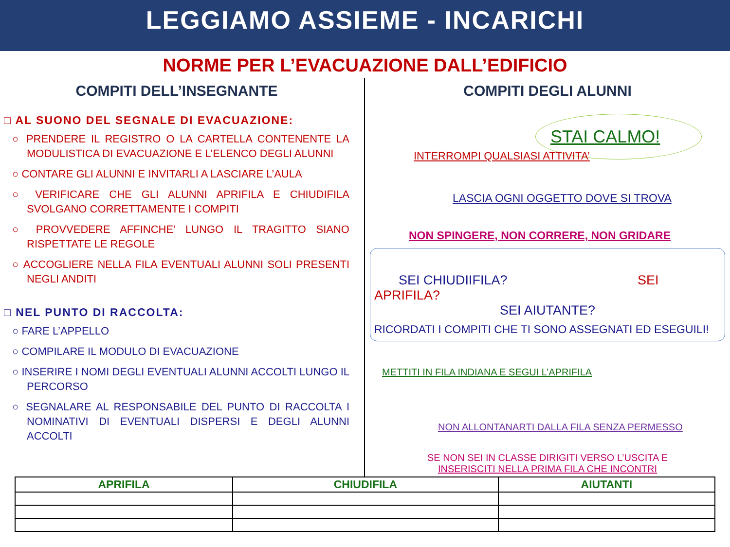LEGGIAMO ASSIEME - INCARICHI
NORME PER L’EVACUAZIONE DALL’EDIFICIO
COMPITI DELL’INSEGNANTE
□ AL SUONO DEL SEGNALE DI EVACUAZIONE:
○ PRENDERE IL REGISTRO O LA CARTELLA CONTENENTE LA MODULISTICA DI EVACUAZIONE E L’ELENCO DEGLI ALUNNI
○ CONTARE GLI ALUNNI E INVITARLI A LASCIARE L’AULA
○ VERIFICARE CHE GLI ALUNNI APRIFILA E CHIUDIFILA SVOLGANO CORRETTAMENTE I COMPITI
○ PROVVEDERE AFFINCHE’ LUNGO IL TRAGITTO SIANO RISPETTATE LE REGOLE
○ ACCOGLIERE NELLA FILA EVENTUALI ALUNNI SOLI PRESENTI NEGLI ANDITI
□ NEL PUNTO DI RACCOLTA:
○ FARE L’APPELLO
○ COMPILARE IL MODULO DI EVACUAZIONE
○ INSERIRE I NOMI DEGLI EVENTUALI ALUNNI ACCOLTI LUNGO IL PERCORSO
○ SEGNALARE AL RESPONSABILE DEL PUNTO DI RACCOLTA I NOMINATIVI DI EVENTUALI DISPERSI E DEGLI ALUNNI ACCOLTI
COMPITI DEGLI ALUNNI
STAI CALMO!
INTERROMPI QUALSIASI ATTIVITA’
LASCIA OGNI OGGETTO DOVE SI TROVA
NON SPINGERE, NON CORRERE, NON GRIDARE
SEI CHIUDIIFILA? SEI APRIFILA?
SEI AIUTANTE?
RICORDATI I COMPITI CHE TI SONO ASSEGNATI ED ESEGUILI!
METTITI IN FILA INDIANA E SEGUI L’APRIFILA
NON ALLONTANARTI DALLA FILA SENZA PERMESSO
SE NON SEI IN CLASSE DIRIGITI VERSO L’USCITA E
INSERISCITI NELLA PRIMA FILA CHE INCONTRI
| APRIFILA | CHIUDIFILA | AIUTANTI |
| --- | --- | --- |